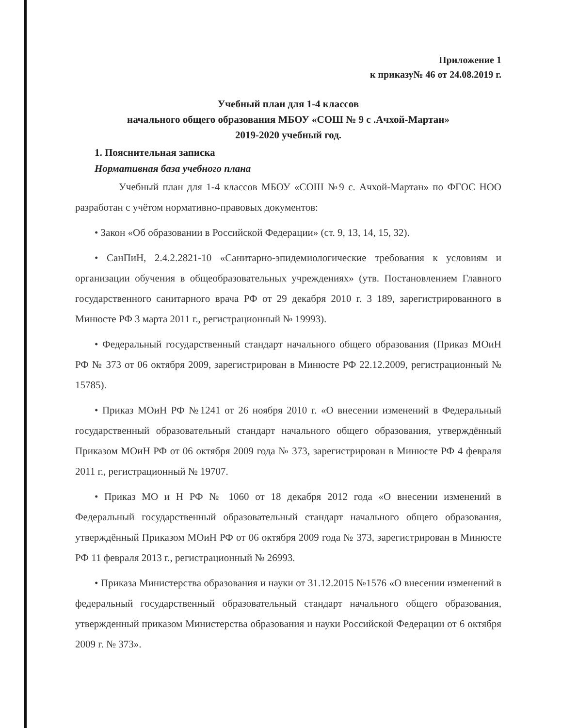Приложение 1
к приказу№ 46 от 24.08.2019 г.
Учебный план для 1-4 классов
начального общего образования МБОУ «СОШ № 9 с .Ачхой-Мартан»
2019-2020 учебный год.
1. Пояснительная записка
Нормативная база учебного плана
Учебный план для 1-4 классов МБОУ «СОШ №9 с. Ачхой-Мартан» по ФГОС НОО разработан с учётом нормативно-правовых документов:
• Закон «Об образовании в Российской Федерации» (ст. 9, 13, 14, 15, 32).
• СанПиН, 2.4.2.2821-10 «Санитарно-эпидемиологические требования к условиям и организации обучения в общеобразовательных учреждениях» (утв. Постановлением Главного государственного санитарного врача РФ от 29 декабря 2010 г. 3 189, зарегистрированного в Минюсте РФ 3 марта 2011 г., регистрационный № 19993).
• Федеральный государственный стандарт начального общего образования (Приказ МОиН РФ № 373 от 06 октября 2009, зарегистрирован в Минюсте РФ 22.12.2009, регистрационный № 15785).
• Приказ МОиН РФ №1241 от 26 ноября 2010 г. «О внесении изменений в Федеральный государственный образовательный стандарт начального общего образования, утверждённый Приказом МОиН РФ от 06 октября 2009 года № 373, зарегистрирован в Минюсте РФ 4 февраля 2011 г., регистрационный № 19707.
• Приказ МО и Н РФ № 1060 от 18 декабря 2012 года «О внесении изменений в Федеральный государственный образовательный стандарт начального общего образования, утверждённый Приказом МОиН РФ от 06 октября 2009 года № 373, зарегистрирован в Минюсте РФ 11 февраля 2013 г., регистрационный № 26993.
• Приказа Министерства образования и науки от 31.12.2015 №1576 «О внесении изменений в федеральный государственный образовательный стандарт начального общего образования, утвержденный приказом Министерства образования и науки Российской Федерации от 6 октября 2009 г. № 373».